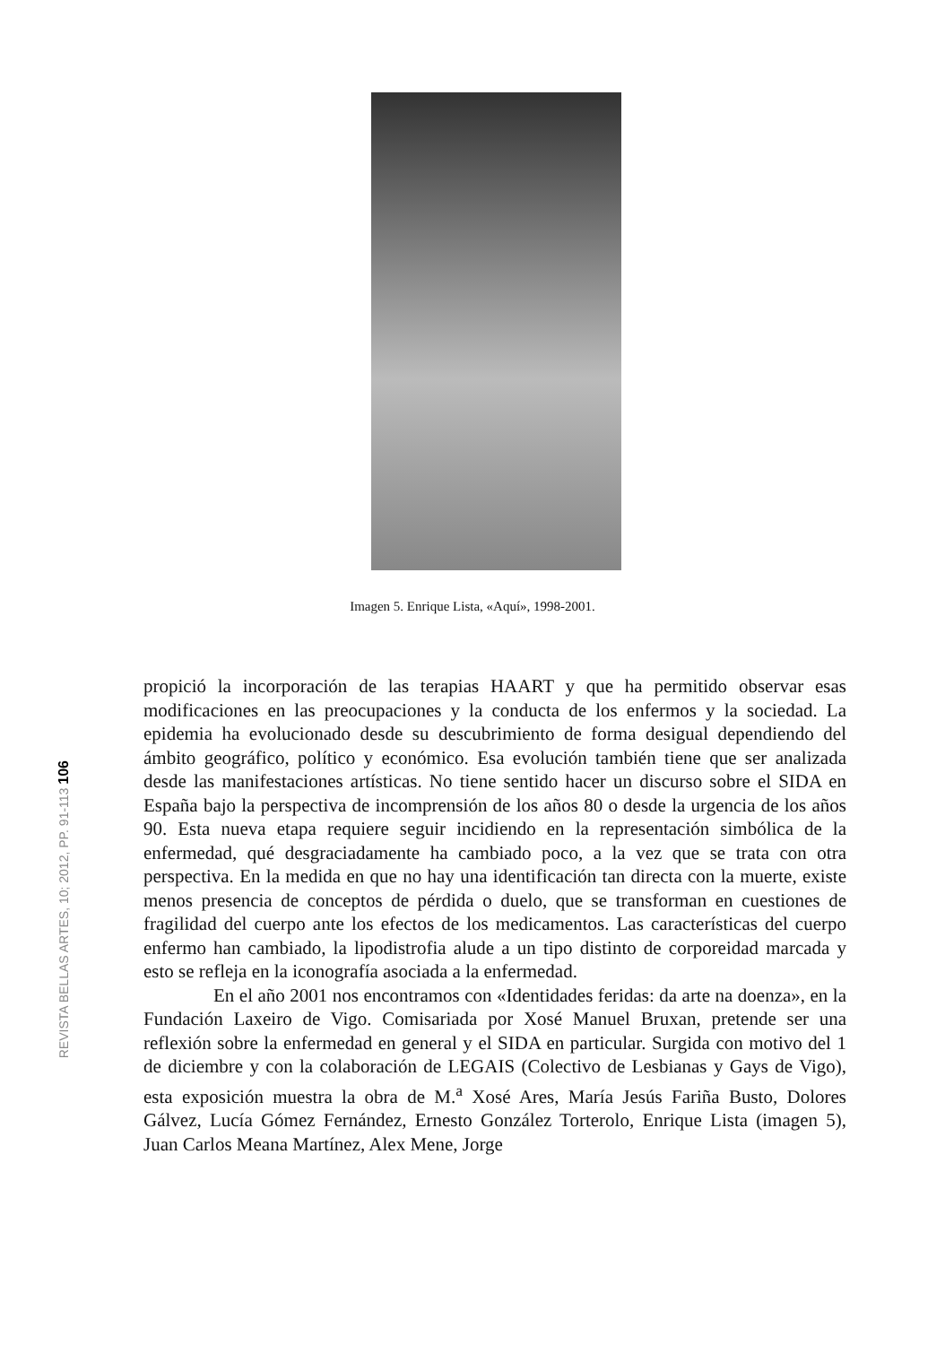Imagen 5. Enrique Lista, «Aquí», 1998-2001.
REVISTA BELLAS ARTES, 10; 2012, PP. 91-113 106
propició la incorporación de las terapias HAART y que ha permitido observar esas modificaciones en las preocupaciones y la conducta de los enfermos y la sociedad. La epidemia ha evolucionado desde su descubrimiento de forma desigual dependiendo del ámbito geográfico, político y económico. Esa evolución también tiene que ser analizada desde las manifestaciones artísticas. No tiene sentido hacer un discurso sobre el SIDA en España bajo la perspectiva de incomprensión de los años 80 o desde la urgencia de los años 90. Esta nueva etapa requiere seguir incidiendo en la representación simbólica de la enfermedad, qué desgraciadamente ha cambiado poco, a la vez que se trata con otra perspectiva. En la medida en que no hay una identificación tan directa con la muerte, existe menos presencia de conceptos de pérdida o duelo, que se transforman en cuestiones de fragilidad del cuerpo ante los efectos de los medicamentos. Las características del cuerpo enfermo han cambiado, la lipodistrofia alude a un tipo distinto de corporeidad marcada y esto se refleja en la iconografía asociada a la enfermedad.
En el año 2001 nos encontramos con «Identidades feridas: da arte na doenza», en la Fundación Laxeiro de Vigo. Comisariada por Xosé Manuel Bruxan, pretende ser una reflexión sobre la enfermedad en general y el SIDA en particular. Surgida con motivo del 1 de diciembre y con la colaboración de LEGAIS (Colectivo de Lesbianas y Gays de Vigo), esta exposición muestra la obra de M.<sup>a</sup> Xosé Ares, María Jesús Fariña Busto, Dolores Gálvez, Lucía Gómez Fernández, Ernesto González Torterolo, Enrique Lista (imagen 5), Juan Carlos Meana Martínez, Alex Mene, Jorge